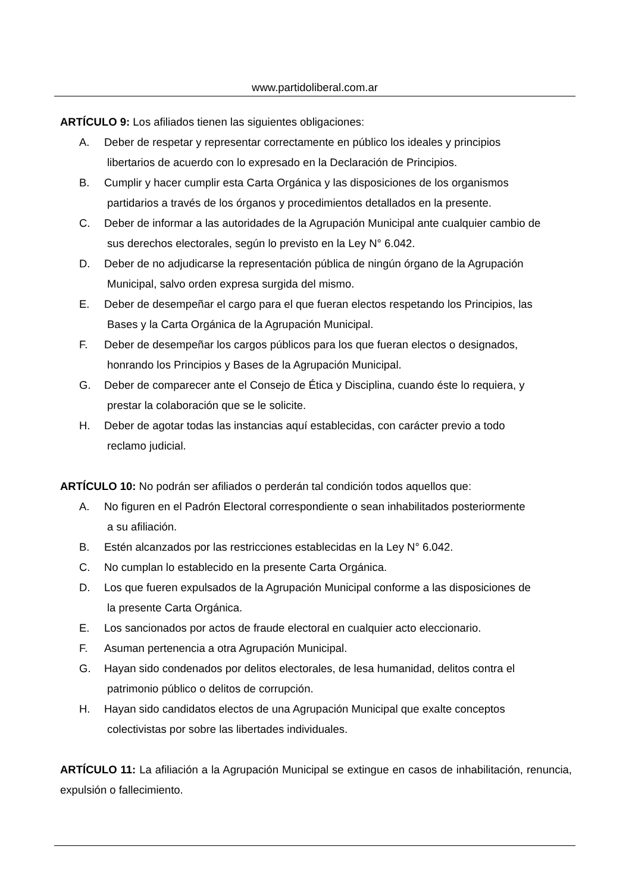www.partidoliberal.com.ar
ARTÍCULO 9: Los afiliados tienen las siguientes obligaciones:
A. Deber de respetar y representar correctamente en público los ideales y principios
libertarios de acuerdo con lo expresado en la Declaración de Principios.
B. Cumplir y hacer cumplir esta Carta Orgánica y las disposiciones de los organismos
partidarios a través de los órganos y procedimientos detallados en la presente.
C. Deber de informar a las autoridades de la Agrupación Municipal ante cualquier cambio de
sus derechos electorales, según lo previsto en la Ley N° 6.042.
D. Deber de no adjudicarse la representación pública de ningún órgano de la Agrupación
Municipal, salvo orden expresa surgida del mismo.
E. Deber de desempeñar el cargo para el que fueran electos respetando los Principios, las
Bases y la Carta Orgánica de la Agrupación Municipal.
F. Deber de desempeñar los cargos públicos para los que fueran electos o designados,
honrando los Principios y Bases de la Agrupación Municipal.
G. Deber de comparecer ante el Consejo de Ética y Disciplina, cuando éste lo requiera, y
prestar la colaboración que se le solicite.
H. Deber de agotar todas las instancias aquí establecidas, con carácter previo a todo
reclamo judicial.
ARTÍCULO 10: No podrán ser afiliados o perderán tal condición todos aquellos que:
A. No figuren en el Padrón Electoral correspondiente o sean inhabilitados posteriormente
a su afiliación.
B. Estén alcanzados por las restricciones establecidas en la Ley N° 6.042.
C. No cumplan lo establecido en la presente Carta Orgánica.
D. Los que fueren expulsados de la Agrupación Municipal conforme a las disposiciones de
la presente Carta Orgánica.
E. Los sancionados por actos de fraude electoral en cualquier acto eleccionario.
F. Asuman pertenencia a otra Agrupación Municipal.
G. Hayan sido condenados por delitos electorales, de lesa humanidad, delitos contra el
patrimonio público o delitos de corrupción.
H. Hayan sido candidatos electos de una Agrupación Municipal que exalte conceptos
colectivistas por sobre las libertades individuales.
ARTÍCULO 11: La afiliación a la Agrupación Municipal se extingue en casos de inhabilitación, renuncia, expulsión o fallecimiento.